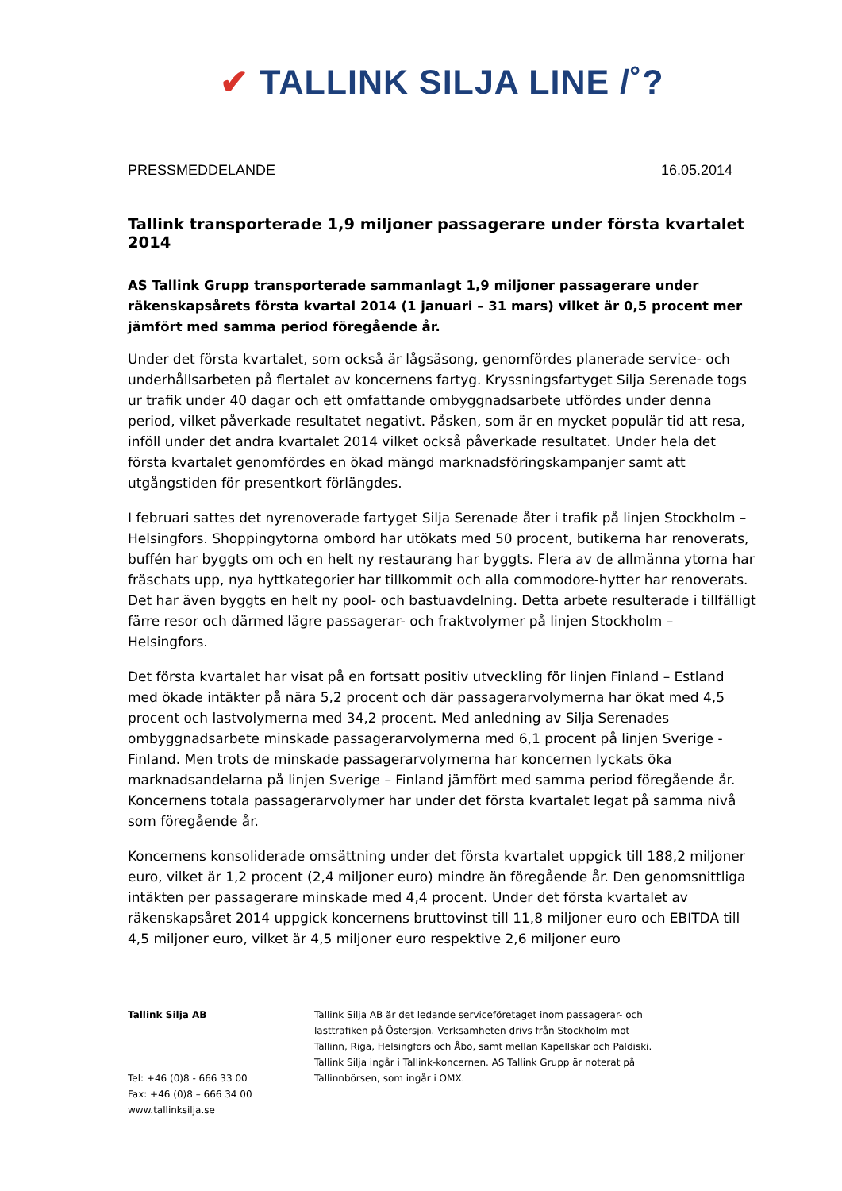✔ TALLINK SILJA LINE /˚?
PRESSMEDDELANDE 16.05.2014
Tallink transporterade 1,9 miljoner passagerare under första kvartalet 2014
AS Tallink Grupp transporterade sammanlagt 1,9 miljoner passagerare under räkenskapsårets första kvartal 2014 (1 januari – 31 mars) vilket är 0,5 procent mer jämfört med samma period föregående år.
Under det första kvartalet, som också är lågsäsong, genomfördes planerade service- och underhållsarbeten på flertalet av koncernens fartyg. Kryssningsfartyget Silja Serenade togs ur trafik under 40 dagar och ett omfattande ombyggnadsarbete utfördes under denna period, vilket påverkade resultatet negativt. Påsken, som är en mycket populär tid att resa, inföll under det andra kvartalet 2014 vilket också påverkade resultatet. Under hela det första kvartalet genomfördes en ökad mängd marknadsföringskampanjer samt att utgångstiden för presentkort förlängdes.
I februari sattes det nyrenoverade fartyget Silja Serenade åter i trafik på linjen Stockholm – Helsingfors. Shoppingytorna ombord har utökats med 50 procent, butikerna har renoverats, buffén har byggts om och en helt ny restaurang har byggts. Flera av de allmänna ytorna har fräschats upp, nya hyttkategorier har tillkommit och alla commodore-hytter har renoverats. Det har även byggts en helt ny pool- och bastuavdelning. Detta arbete resulterade i tillfälligt färre resor och därmed lägre passagerar- och fraktvolymer på linjen Stockholm – Helsingfors.
Det första kvartalet har visat på en fortsatt positiv utveckling för linjen Finland – Estland med ökade intäkter på nära 5,2 procent och där passagerarvolymerna har ökat med 4,5 procent och lastvolymerna med 34,2 procent. Med anledning av Silja Serenades ombyggnadsarbete minskade passagerarvolymerna med 6,1 procent på linjen Sverige - Finland. Men trots de minskade passagerarvolymerna har koncernen lyckats öka marknadsandelarna på linjen Sverige – Finland jämfört med samma period föregående år. Koncernens totala passagerarvolymer har under det första kvartalet legat på samma nivå som föregående år.
Koncernens konsoliderade omsättning under det första kvartalet uppgick till 188,2 miljoner euro, vilket är 1,2 procent (2,4 miljoner euro) mindre än föregående år. Den genomsnittliga intäkten per passagerare minskade med 4,4 procent. Under det första kvartalet av räkenskapsåret 2014 uppgick koncernens bruttovinst till 11,8 miljoner euro och EBITDA till 4,5 miljoner euro, vilket är 4,5 miljoner euro respektive 2,6 miljoner euro
Tallink Silja AB
Tel: +46 (0)8 - 666 33 00
Fax: +46 (0)8 – 666 34 00
www.tallinksilja.se
Tallink Silja AB är det ledande serviceföretaget inom passagerar- och lasttrafiken på Östersjön. Verksamheten drivs från Stockholm mot Tallinn, Riga, Helsingfors och Åbo, samt mellan Kapellskär och Paldiski. Tallink Silja ingår i Tallink-koncernen. AS Tallink Grupp är noterat på Tallinnbörsen, som ingår i OMX.